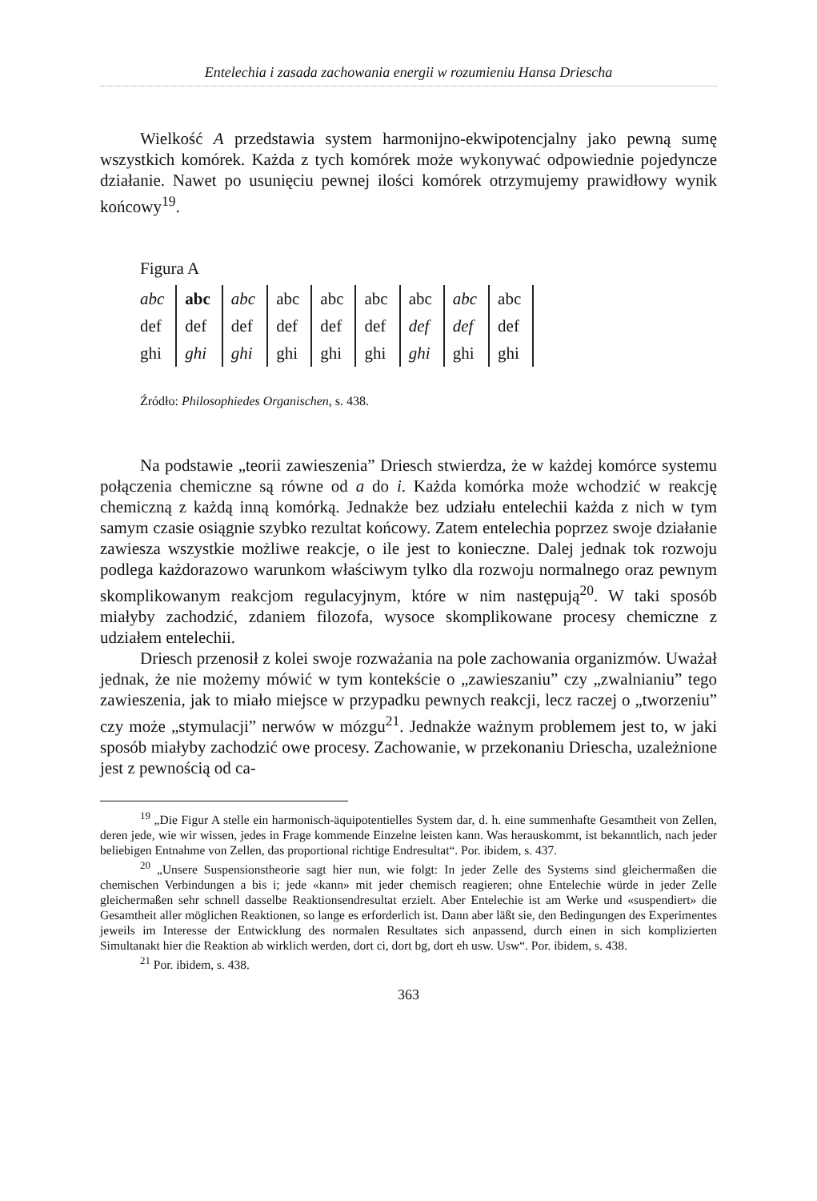Entelechia i zasada zachowania energii w rozumieniu Hansa Driescha
Wielkość A przedstawia system harmonijno-ekwipotencjalny jako pewną sumę wszystkich komórek. Każda z tych komórek może wykonywać odpowiednie pojedyncze działanie. Nawet po usunięciu pewnej ilości komórek otrzymujemy prawidłowy wynik końcowy<sup>19</sup>.
Figura A
| abc | abc | abc | abc | abc | abc | abc | abc | abc |
| def | def | def | def | def | def | def | def | def |
| ghi | ghi | ghi | ghi | ghi | ghi | ghi | ghi | ghi |
Źródło: Philosophiedes Organischen, s. 438.
Na podstawie „teorii zawieszenia” Driesch stwierdza, że w każdej komórce systemu połączenia chemiczne są równe od a do i. Każda komórka może wchodzić w reakcję chemiczną z każdą inną komórką. Jednakże bez udziału entelechii każda z nich w tym samym czasie osiągnie szybko rezultat końcowy. Zatem entelechia poprzez swoje działanie zawiesza wszystkie możliwe reakcje, o ile jest to konieczne. Dalej jednak tok rozwoju podlega każdorazowo warunkom właściwym tylko dla rozwoju normalnego oraz pewnym skomplikowanym reakcjom regulacyjnym, które w nim następują<sup>20</sup>. W taki sposób miałyby zachodzić, zdaniem filozofa, wysoce skomplikowane procesy chemiczne z udziałem entelechii.
Driesch przenosił z kolei swoje rozważania na pole zachowania organizmów. Uważał jednak, że nie możemy mówić w tym kontekście o „zawieszaniu” czy „zwalnianiu” tego zawieszenia, jak to miało miejsce w przypadku pewnych reakcji, lecz raczej o „tworzeniu” czy może „stymulacji” nerwów w mózgu<sup>21</sup>. Jednakże ważnym problemem jest to, w jaki sposób miałyby zachodzić owe procesy. Zachowanie, w przekonaniu Driescha, uzależnione jest z pewnością od ca-
<sup>19</sup> „Die Figur A stelle ein harmonisch-äquipotentielles System dar, d. h. eine summenhafte Gesamtheit von Zellen, deren jede, wie wir wissen, jedes in Frage kommende Einzelne leisten kann. Was herauskommt, ist bekanntlich, nach jeder beliebigen Entnahme von Zellen, das proportional richtige Endresultat“. Por. ibidem, s. 437.
<sup>20</sup> „Unsere Suspensionstheorie sagt hier nun, wie folgt: In jeder Zelle des Systems sind gleichermaßen die chemischen Verbindungen a bis i; jede «kann» mit jeder chemisch reagieren; ohne Entelechie würde in jeder Zelle gleichermaßen sehr schnell dasselbe Reaktionsendresultat erzielt. Aber Entelechie ist am Werke und «suspendiert» die Gesamtheit aller möglichen Reaktionen, so lange es erforderlich ist. Dann aber läßt sie, den Bedingungen des Experimentes jeweils im Interesse der Entwicklung des normalen Resultates sich anpassend, durch einen in sich komplizierten Simultanakt hier die Reaktion ab wirklich werden, dort ci, dort bg, dort eh usw. Usw“. Por. ibidem, s. 438.
<sup>21</sup> Por. ibidem, s. 438.
363